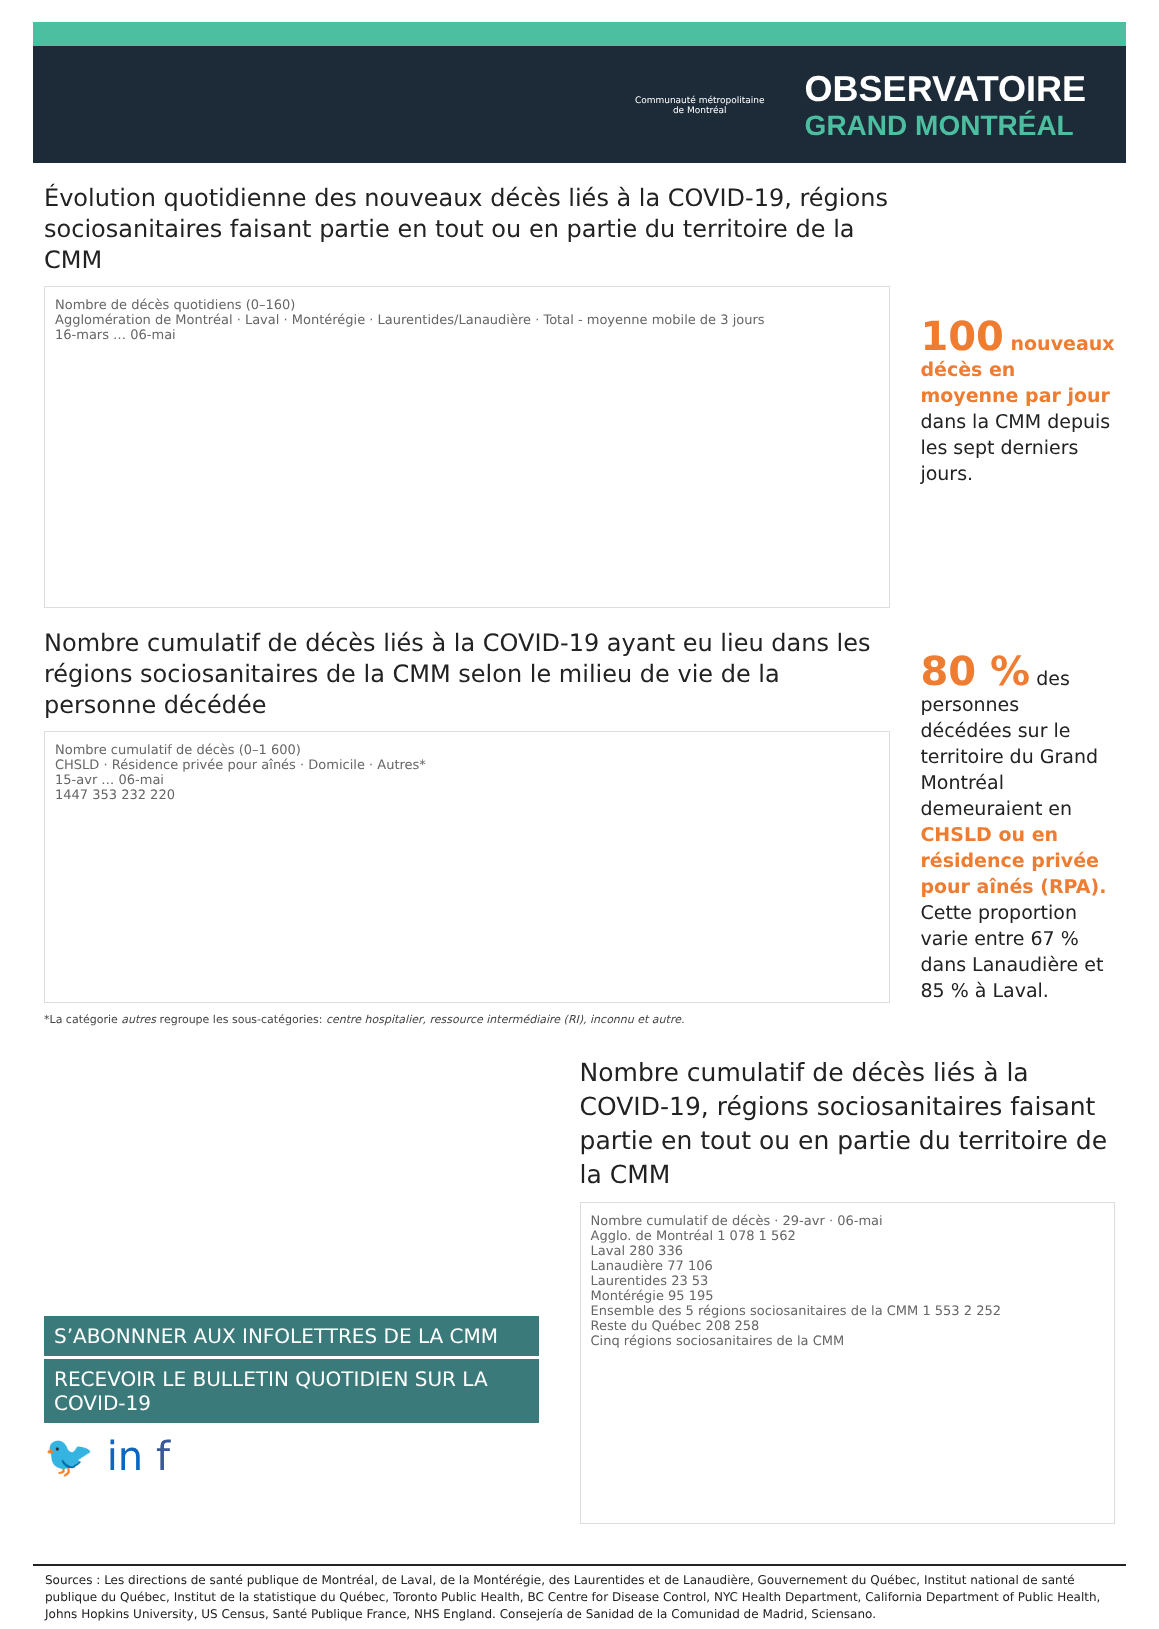Communauté métropolitaine
de Montréal
OBSERVATOIRE
GRAND MONTRÉAL
Évolution quotidienne des nouveaux décès liés à la COVID-19, régions sociosanitaires faisant partie en tout ou en partie du territoire de la CMM
Nombre de décès quotidiens (0–160)
Agglomération de Montréal · Laval · Montérégie · Laurentides/Lanaudière · Total - moyenne mobile de 3 jours
16-mars … 06-mai
100 nouveaux décès en moyenne par jour dans la CMM depuis les sept derniers jours.
Nombre cumulatif de décès liés à la COVID-19 ayant eu lieu dans les régions sociosanitaires de la CMM selon le milieu de vie de la personne décédée
Nombre cumulatif de décès (0–1 600)
CHSLD · Résidence privée pour aînés · Domicile · Autres*
15-avr … 06-mai
1447 353 232 220
*La catégorie autres regroupe les sous-catégories: centre hospitalier, ressource intermédiaire (RI), inconnu et autre.
80 % des personnes décédées sur le territoire du Grand Montréal demeuraient en CHSLD ou en résidence privée pour aînés (RPA). Cette proportion varie entre 67 % dans Lanaudière et 85 % à Laval.
S’ABONNNER AUX INFOLETTRES DE LA CMM
RECEVOIR LE BULLETIN QUOTIDIEN SUR LA COVID-19
🐦 in f
Nombre cumulatif de décès liés à la COVID-19, régions sociosanitaires faisant partie en tout ou en partie du territoire de la CMM
Nombre cumulatif de décès · 29-avr · 06-mai
Agglo. de Montréal 1 078 1 562
Laval 280 336
Lanaudière 77 106
Laurentides 23 53
Montérégie 95 195
Ensemble des 5 régions sociosanitaires de la CMM 1 553 2 252
Reste du Québec 208 258
Cinq régions sociosanitaires de la CMM
Sources : Les directions de santé publique de Montréal, de Laval, de la Montérégie, des Laurentides et de Lanaudière, Gouvernement du Québec, Institut national de santé publique du Québec, Institut de la statistique du Québec, Toronto Public Health, BC Centre for Disease Control, NYC Health Department, California Department of Public Health, Johns Hopkins University, US Census, Santé Publique France, NHS England. Consejería de Sanidad de la Comunidad de Madrid, Sciensano.